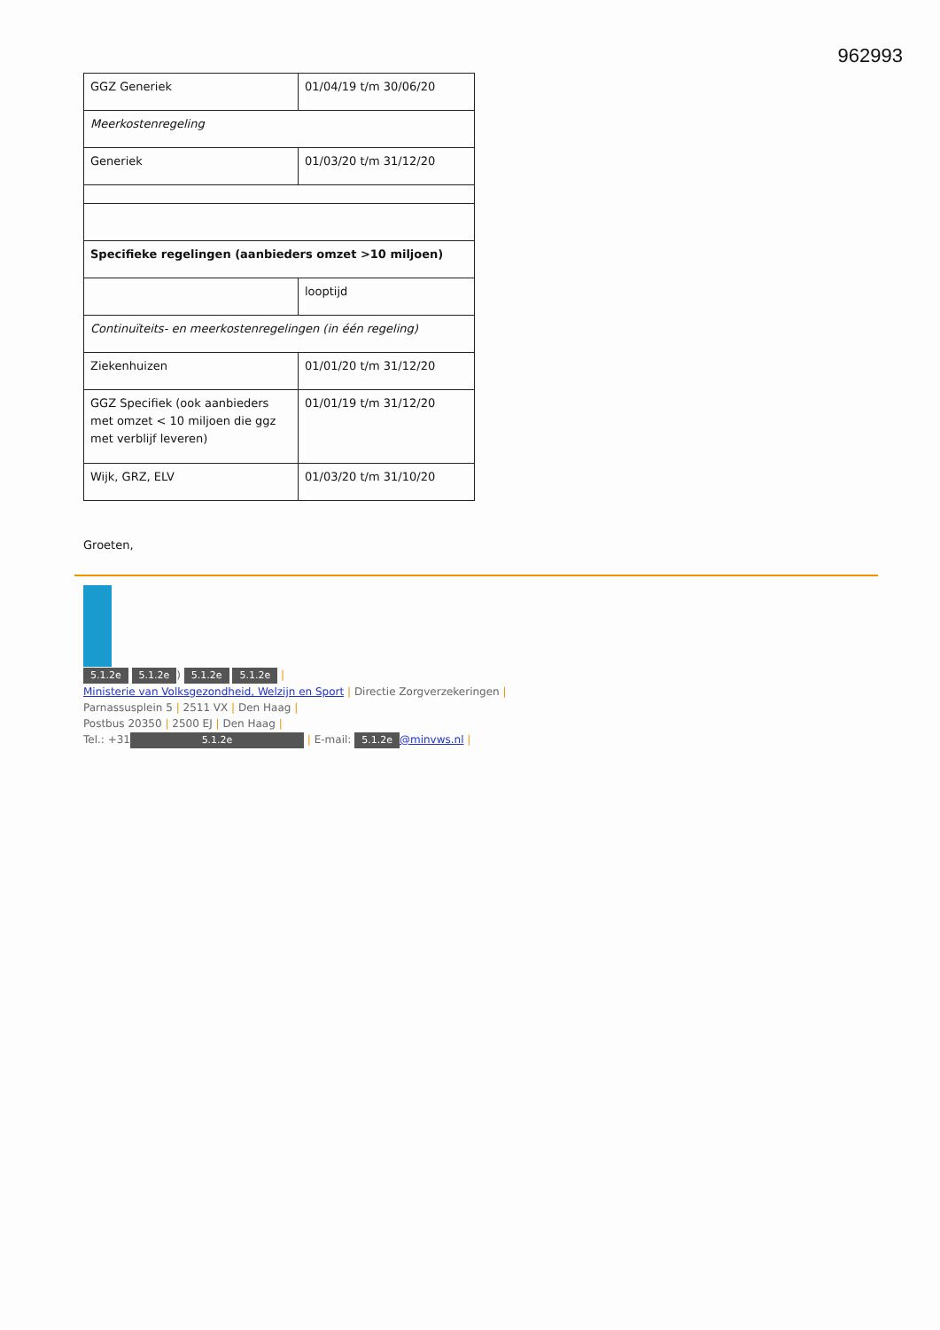962993
| GGZ Generiek | 01/04/19 t/m 30/06/20 |
| Meerkostenregeling | |
| Generiek | 01/03/20 t/m 31/12/20 |
| Specifieke regelingen (aanbieders omzet >10 miljoen) | |
| | looptijd |
| Continuïteits- en meerkostenregelingen (in één regeling) | |
| Ziekenhuizen | 01/01/20 t/m 31/12/20 |
| GGZ Specifiek (ook aanbieders met omzet < 10 miljoen die ggz met verblijf leveren) | 01/01/19 t/m 31/12/20 |
| Wijk, GRZ, ELV | 01/03/20 t/m 31/10/20 |
Groeten,
5.1.2e 5.1.2e) 5.1.2e 5.1.2e |
Ministerie van Volksgezondheid, Welzijn en Sport | Directie Zorgverzekeringen |
Parnassusplein 5 | 2511 VX | Den Haag |
Postbus 20350 | 2500 EJ | Den Haag |
Tel.: +31 5.1.2e | E-mail: 5.1.2e @minvws.nl |